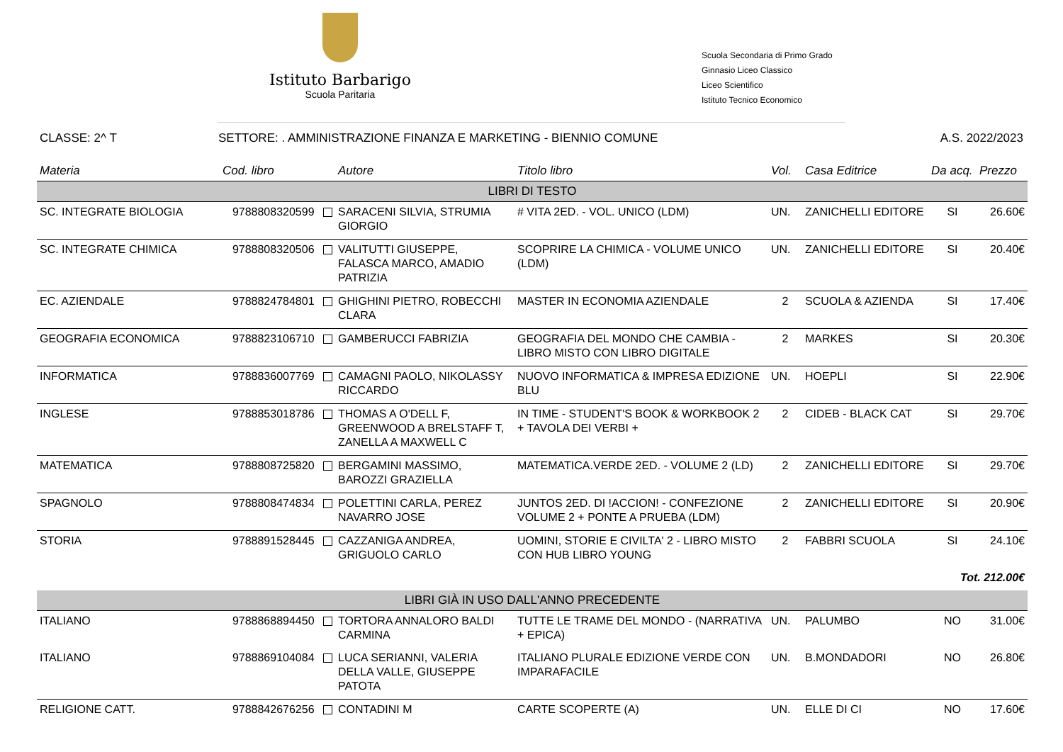Istituto Barbarigo
Scuola Paritaria
Scuola Secondaria di Primo Grado
Ginnasio Liceo Classico
Liceo Scientifico
Istituto Tecnico Economico
CLASSE: 2^ T SETTORE: . AMMINISTRAZIONE FINANZA E MARKETING - BIENNIO COMUNE A.S. 2022/2023
| Materia | Cod. libro | Autore | Titolo libro | Vol. | Casa Editrice | Da acq. | Prezzo |
| --- | --- | --- | --- | --- | --- | --- | --- |
| LIBRI DI TESTO | | | | | | | |
| SC. INTEGRATE BIOLOGIA | 9788808320599 | SARACENI SILVIA, STRUMIA GIORGIO | # VITA 2ED. - VOL. UNICO (LDM) | UN. | ZANICHELLI EDITORE | SI | 26.60€ |
| SC. INTEGRATE CHIMICA | 9788808320506 | VALITUTTI GIUSEPPE, FALASCA MARCO, AMADIO PATRIZIA | SCOPRIRE LA CHIMICA - VOLUME UNICO (LDM) | UN. | ZANICHELLI EDITORE | SI | 20.40€ |
| EC. AZIENDALE | 9788824784801 | GHIGHINI PIETRO, ROBECCHI CLARA | MASTER IN ECONOMIA AZIENDALE | 2 | SCUOLA & AZIENDA | SI | 17.40€ |
| GEOGRAFIA ECONOMICA | 9788823106710 | GAMBERUCCI FABRIZIA | GEOGRAFIA DEL MONDO CHE CAMBIA - LIBRO MISTO CON LIBRO DIGITALE | 2 | MARKES | SI | 20.30€ |
| INFORMATICA | 9788836007769 | CAMAGNI PAOLO, NIKOLASSY RICCARDO | NUOVO INFORMATICA & IMPRESA EDIZIONE BLU | UN. | HOEPLI | SI | 22.90€ |
| INGLESE | 9788853018786 | THOMAS A O'DELL F, GREENWOOD A BRELSTAFF T, ZANELLA A MAXWELL C | IN TIME - STUDENT'S BOOK & WORKBOOK 2 + TAVOLA DEI VERBI + | 2 | CIDEB - BLACK CAT | SI | 29.70€ |
| MATEMATICA | 9788808725820 | BERGAMINI MASSIMO, BAROZZI GRAZIELLA | MATEMATICA.VERDE 2ED. - VOLUME 2 (LD) | 2 | ZANICHELLI EDITORE | SI | 29.70€ |
| SPAGNOLO | 9788808474834 | POLETTINI CARLA, PEREZ NAVARRO JOSE | JUNTOS 2ED. DI !ACCION! - CONFEZIONE VOLUME 2 + PONTE A PRUEBA (LDM) | 2 | ZANICHELLI EDITORE | SI | 20.90€ |
| STORIA | 9788891528445 | CAZZANIGA ANDREA, GRIGUOLO CARLO | UOMINI, STORIE E CIVILTA' 2 - LIBRO MISTO CON HUB LIBRO YOUNG | 2 | FABBRI SCUOLA | SI | 24.10€ |
| Tot. 212.00€ | | | | | | | |
| LIBRI GIÀ IN USO DALL'ANNO PRECEDENTE | | | | | | | |
| ITALIANO | 9788868894450 | TORTORA ANNALORO BALDI CARMINA | TUTTE LE TRAME DEL MONDO - (NARRATIVA + EPICA) | UN. | PALUMBO | NO | 31.00€ |
| ITALIANO | 9788869104084 | LUCA SERIANNI, VALERIA DELLA VALLE, GIUSEPPE PATOTA | ITALIANO PLURALE EDIZIONE VERDE CON IMPARAFACILE | UN. | B.MONDADORI | NO | 26.80€ |
| RELIGIONE CATT. | 9788842676256 | CONTADINI M | CARTE SCOPERTE (A) | UN. | ELLE DI CI | NO | 17.60€ |